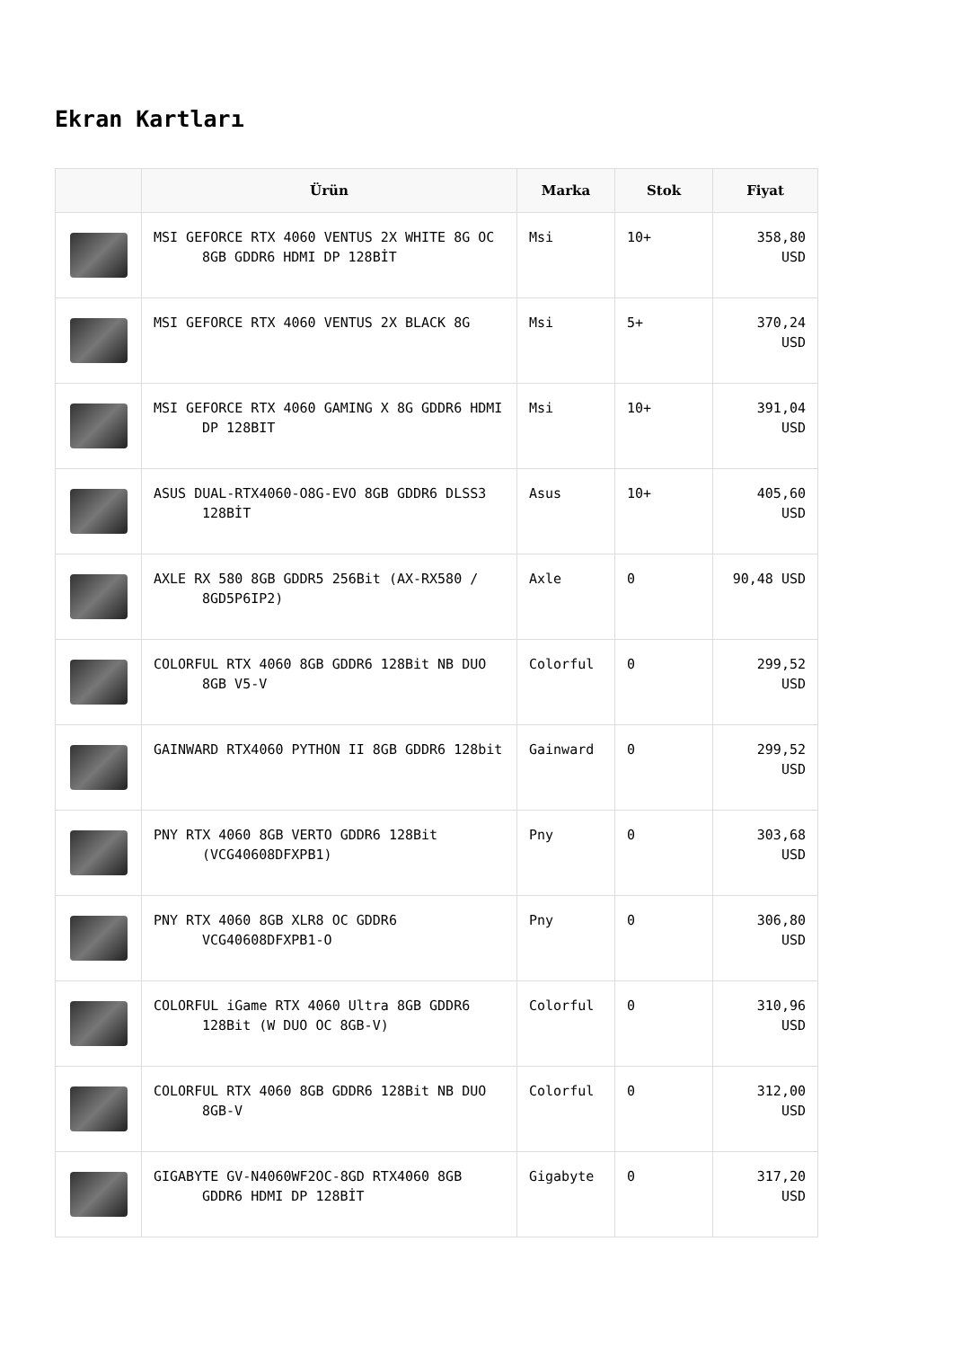Ekran Kartları
| | Ürün | Marka | Stok | Fiyat |
| --- | --- | --- | --- | --- |
| | MSI GEFORCE RTX 4060 VENTUS 2X WHITE 8G OC 8GB GDDR6 HDMI DP 128BİT | Msi | 10+ | 358,80 USD |
| | MSI GEFORCE RTX 4060 VENTUS 2X BLACK 8G | Msi | 5+ | 370,24 USD |
| | MSI GEFORCE RTX 4060 GAMING X 8G GDDR6 HDMI DP 128BIT | Msi | 10+ | 391,04 USD |
| | ASUS DUAL-RTX4060-O8G-EVO 8GB GDDR6 DLSS3 128BİT | Asus | 10+ | 405,60 USD |
| | AXLE RX 580 8GB GDDR5 256Bit (AX-RX580 / 8GD5P6IP2) | Axle | 0 | 90,48 USD |
| | COLORFUL RTX 4060 8GB GDDR6 128Bit NB DUO 8GB V5-V | Colorful | 0 | 299,52 USD |
| | GAINWARD RTX4060 PYTHON II 8GB GDDR6 128bit | Gainward | 0 | 299,52 USD |
| | PNY RTX 4060 8GB VERTO GDDR6 128Bit (VCG40608DFXPB1) | Pny | 0 | 303,68 USD |
| | PNY RTX 4060 8GB XLR8 OC GDDR6 VCG40608DFXPB1-O | Pny | 0 | 306,80 USD |
| | COLORFUL iGame RTX 4060 Ultra 8GB GDDR6 128Bit (W DUO OC 8GB-V) | Colorful | 0 | 310,96 USD |
| | COLORFUL RTX 4060 8GB GDDR6 128Bit NB DUO 8GB-V | Colorful | 0 | 312,00 USD |
| | GIGABYTE GV-N4060WF2OC-8GD RTX4060 8GB GDDR6 HDMI DP 128BİT | Gigabyte | 0 | 317,20 USD |